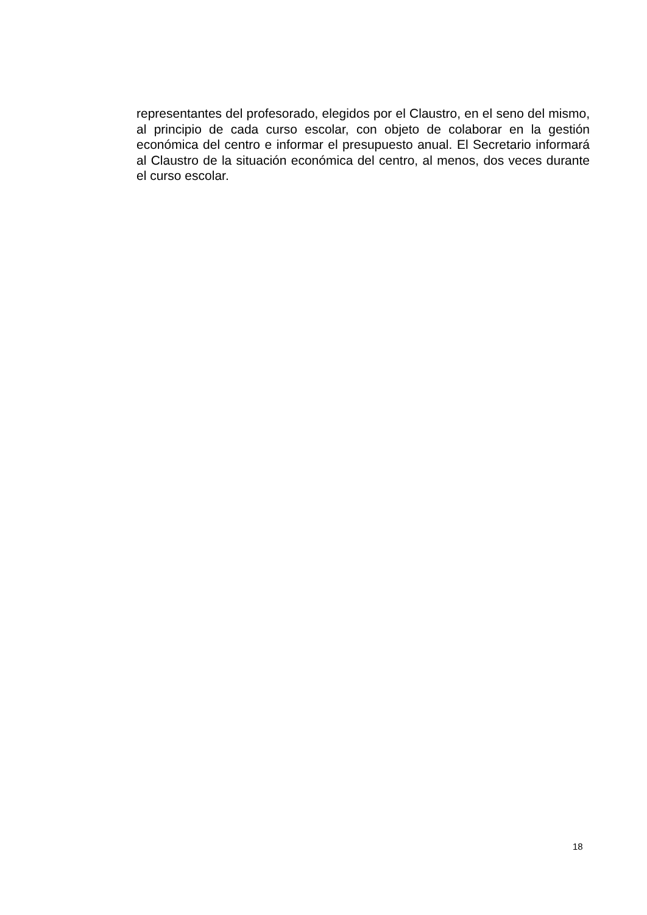representantes del profesorado, elegidos por el Claustro, en el seno del mismo, al principio de cada curso escolar, con objeto de colaborar en la gestión económica del centro e informar el presupuesto anual. El Secretario informará al Claustro de la situación económica del centro, al menos, dos veces durante el curso escolar.
18